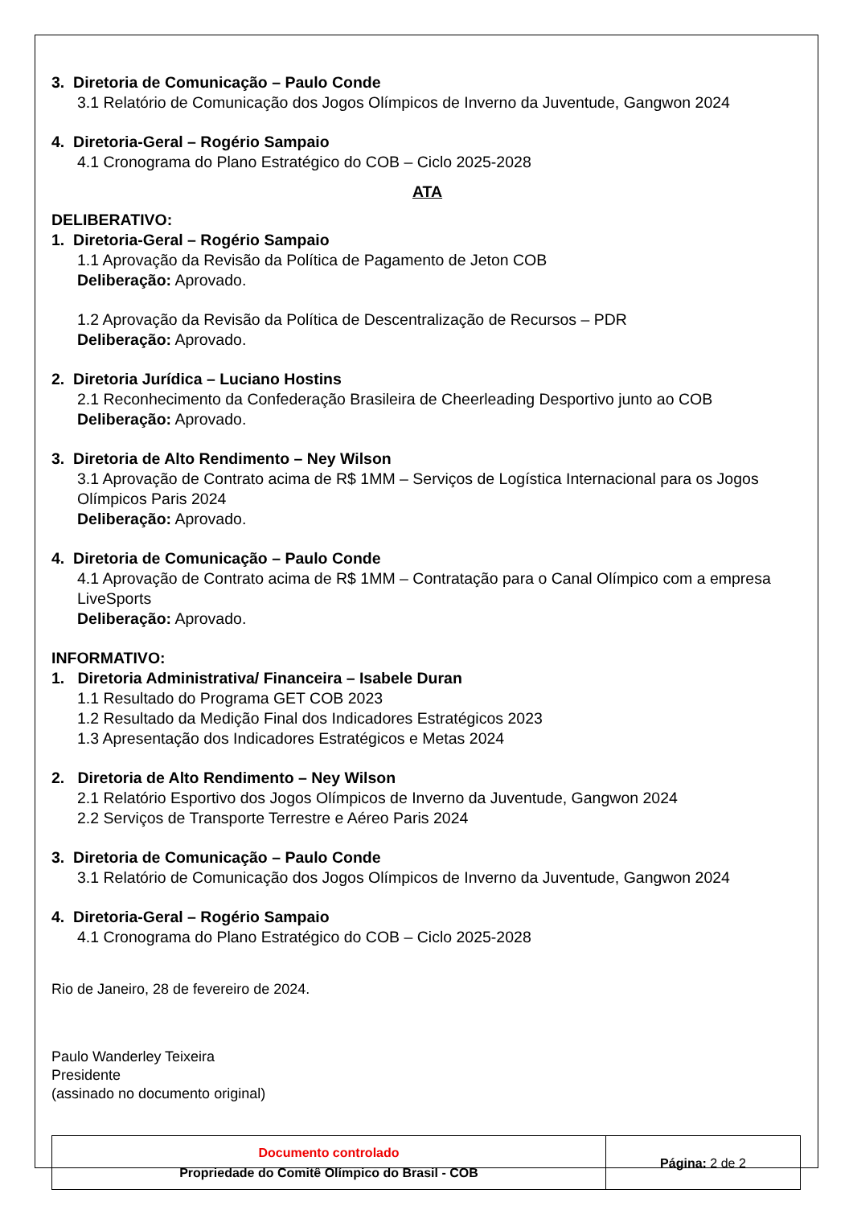3. Diretoria de Comunicação – Paulo Conde
3.1 Relatório de Comunicação dos Jogos Olímpicos de Inverno da Juventude, Gangwon 2024
4. Diretoria-Geral – Rogério Sampaio
4.1 Cronograma do Plano Estratégico do COB – Ciclo 2025-2028
ATA
DELIBERATIVO:
1. Diretoria-Geral – Rogério Sampaio
1.1 Aprovação da Revisão da Política de Pagamento de Jeton COB
Deliberação: Aprovado.
1.2 Aprovação da Revisão da Política de Descentralização de Recursos – PDR
Deliberação: Aprovado.
2. Diretoria Jurídica – Luciano Hostins
2.1 Reconhecimento da Confederação Brasileira de Cheerleading Desportivo junto ao COB
Deliberação: Aprovado.
3. Diretoria de Alto Rendimento – Ney Wilson
3.1 Aprovação de Contrato acima de R$ 1MM – Serviços de Logística Internacional para os Jogos Olímpicos Paris 2024
Deliberação: Aprovado.
4. Diretoria de Comunicação – Paulo Conde
4.1 Aprovação de Contrato acima de R$ 1MM – Contratação para o Canal Olímpico com a empresa LiveSports
Deliberação: Aprovado.
INFORMATIVO:
1. Diretoria Administrativa/ Financeira – Isabele Duran
1.1 Resultado do Programa GET COB 2023
1.2 Resultado da Medição Final dos Indicadores Estratégicos 2023
1.3 Apresentação dos Indicadores Estratégicos e Metas 2024
2. Diretoria de Alto Rendimento – Ney Wilson
2.1 Relatório Esportivo dos Jogos Olímpicos de Inverno da Juventude, Gangwon 2024
2.2 Serviços de Transporte Terrestre e Aéreo Paris 2024
3. Diretoria de Comunicação – Paulo Conde
3.1 Relatório de Comunicação dos Jogos Olímpicos de Inverno da Juventude, Gangwon 2024
4. Diretoria-Geral – Rogério Sampaio
4.1 Cronograma do Plano Estratégico do COB – Ciclo 2025-2028
Rio de Janeiro, 28 de fevereiro de 2024.
Paulo Wanderley Teixeira
Presidente
(assinado no documento original)
| Documento controlado Propriedade do Comitê Olímpico do Brasil - COB | Página: 2 de 2 |